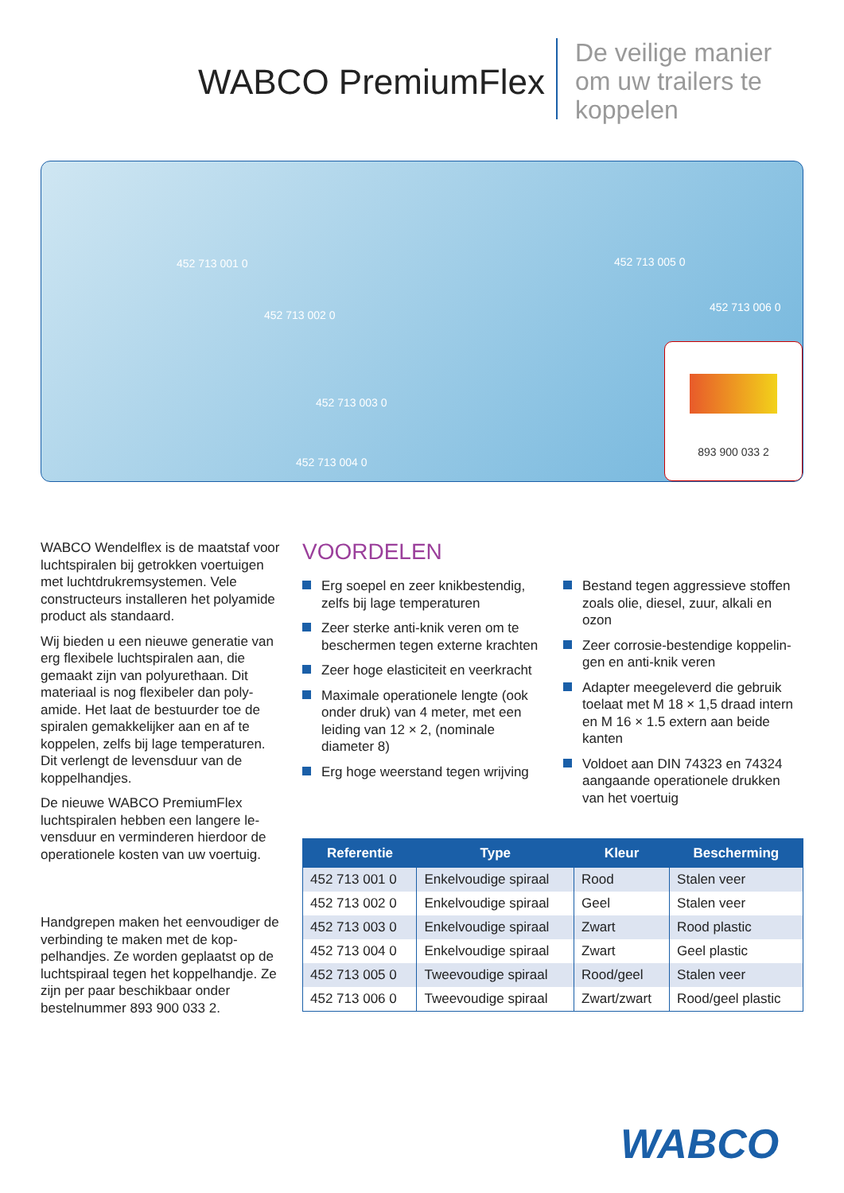WABCO PremiumFlex
De veilige manier
om uw trailers te
koppelen
452 713 001 0
452 713 002 0
452 713 003 0
452 713 004 0
452 713 005 0
452 713 006 0
893 900 033 2
WABCO Wendelflex is de maatstaf voor luchtspiralen bij getrokken voer­tuigen met luchtdrukremsystemen. Vele constructeurs installeren het polyamide product als standaard.
Wij bieden u een nieuwe generatie van erg flexibele luchtspiralen aan, die gemaakt zijn van polyurethaan. Dit materiaal is nog flexibeler dan poly­amide. Het laat de bestuurder toe de spiralen gemakkelijker aan en af te koppelen, zelfs bij lage temperaturen. Dit verlengt de levensduur van de koppelhandjes.
De nieuwe WABCO PremiumFlex luchtspiralen hebben een langere le­vensduur en verminderen hierdoor de operationele kosten van uw voertuig.
Handgrepen maken het eenvoudiger de verbinding te maken met de kop­pelhandjes. Ze worden geplaatst op de luchtspiraal tegen het koppelhand­je. Ze zijn per paar beschikbaar onder bestelnummer 893 900 033 2.
VOORDELEN
Erg soepel en zeer knikbestendig, zelfs bij lage temperaturen
Zeer sterke anti-knik veren om te beschermen tegen externe krach­ten
Zeer hoge elasticiteit en veerkracht
Maximale operationele lengte (ook onder druk) van 4 meter, met een leiding van 12 × 2, (nominale diameter 8)
Erg hoge weerstand tegen wrijving
Bestand tegen aggressieve stoffen zoals olie, diesel, zuur, alkali en ozon
Zeer corrosie-bestendige koppelin­gen en anti-knik veren
Adapter meegeleverd die gebruik toelaat met M 18 × 1,5 draad intern en M 16 × 1.5 extern aan beide kanten
Voldoet aan DIN 74323 en 74324 aangaande operationele drukken van het voertuig
| Referentie | Type | Kleur | Bescherming |
| --- | --- | --- | --- |
| 452 713 001 0 | Enkelvoudige spiraal | Rood | Stalen veer |
| 452 713 002 0 | Enkelvoudige spiraal | Geel | Stalen veer |
| 452 713 003 0 | Enkelvoudige spiraal | Zwart | Rood plastic |
| 452 713 004 0 | Enkelvoudige spiraal | Zwart | Geel plastic |
| 452 713 005 0 | Tweevoudige spiraal | Rood/geel | Stalen veer |
| 452 713 006 0 | Tweevoudige spiraal | Zwart/zwart | Rood/geel plastic |
WABCO